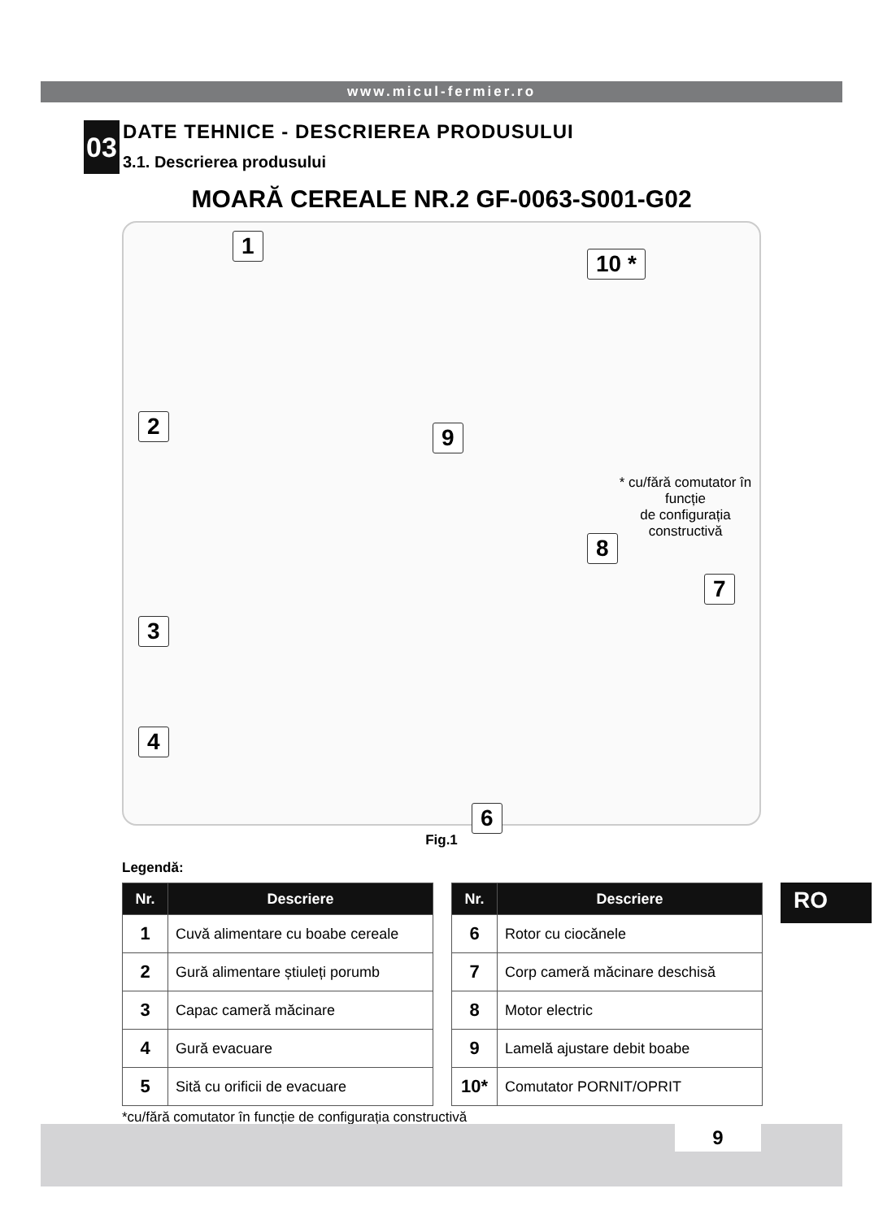www.micul-fermier.ro
03
DATE TEHNICE - DESCRIEREA PRODUSULUI
3.1. Descrierea produsului
MOARĂ CEREALE NR.2 GF-0063-S001-G02
1
10 *
2 9
* cu/fără comutator în funcție
de configurația constructivă
8
7
3
4
6
5
Fig.1
Legendă:
| Nr. | Descriere |
| --- | --- |
| 1 | Cuvă alimentare cu boabe cereale |
| 2 | Gură alimentare știuleți porumb |
| 3 | Capac cameră măcinare |
| 4 | Gură evacuare |
| 5 | Sită cu orificii de evacuare |
| Nr. | Descriere |
| --- | --- |
| 6 | Rotor cu ciocănele |
| 7 | Corp cameră măcinare deschisă |
| 8 | Motor electric |
| 9 | Lamelă ajustare debit boabe |
| 10* | Comutator PORNIT/OPRIT |
RO
*cu/fără comutator în funcție de configurația constructivă
9